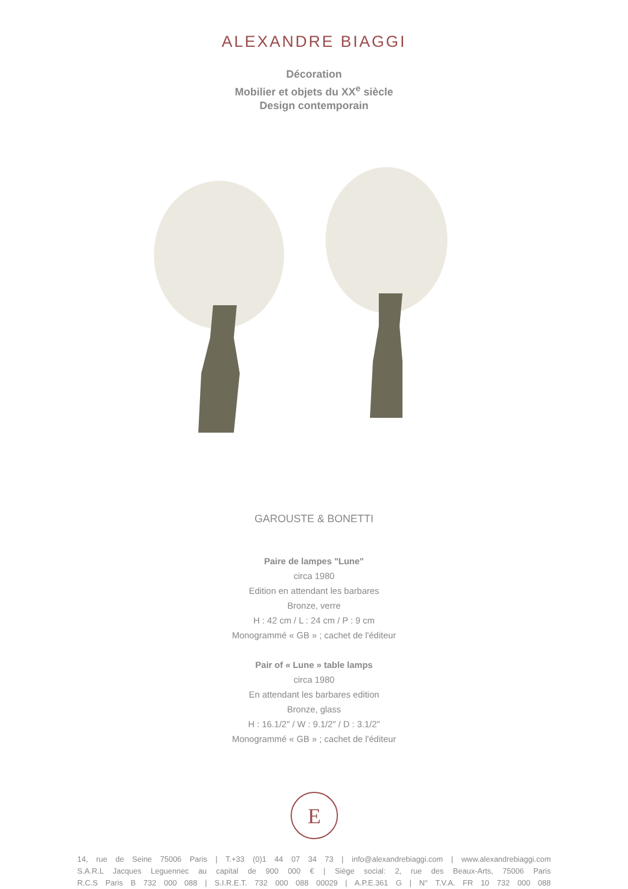ALEXANDRE BIAGGI
Décoration
Mobilier et objets du XX<sup>e</sup> siècle
Design contemporain
GAROUSTE & BONETTI
Paire de lampes "Lune"
circa 1980
Edition en attendant les barbares
Bronze, verre
H : 42 cm / L : 24 cm / P : 9 cm
Monogrammé « GB » ; cachet de l'éditeur
Pair of « Lune » table lamps
circa 1980
En attendant les barbares edition
Bronze, glass
H : 16.1/2" / W : 9.1/2" / D : 3.1/2"
Monogrammé « GB » ; cachet de l'éditeur
E
14, rue de Seine 75006 Paris | T.+33 (0)1 44 07 34 73 | info@alexandrebiaggi.com | www.alexandrebiaggi.com
S.A.R.L Jacques Leguennec au capital de 900 000 € | Siège social: 2, rue des Beaux-Arts, 75006 Paris
R.C.S Paris B 732 000 088 | S.I.R.E.T. 732 000 088 00029 | A.P.E.361 G | N° T.V.A. FR 10 732 000 088